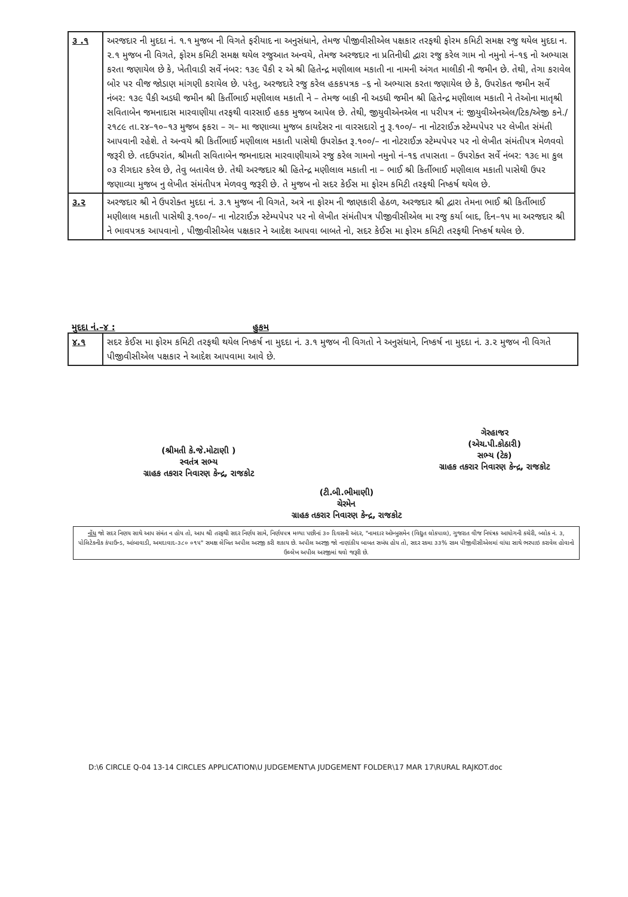| ૩ .૧ | અરજદાર ની મુદદા નં. ૧.૧ મુજબ ની વિગતે ફરીયાદ ના અનુસંધાને, તેમજ પીજીવીસીએલ પક્ષકાર તરફથી ફોરમ કમિટી સમક્ષ રજુ થયેલ મુદદા ન. ૨.૧ મુજબ ની વિગતે, ફોરમ કમિટી સમક્ષ થયેલ રજુઆત અન્વયે, તેમજ અરજદાર ના પ્રતિનીધી દ્વારા રજુ કરેલ ગામ નો નમુનો નં–૧૬ નો અભ્યાસ કરતા જણાયેલ છે કે, ખેતીવાડી સર્વે નંબર: ૧૩૯ પૈકી ૨ એ શ્રી હિતેન્દ્ર મણીલાલ મકાતી ના નામની અંગત માલીકી ની જમીન છે. તેથી, તેગા કરાવેલ બોર પર વીજ જોડાણ માંગણી કરાયેલ છે. પરંતુ, અરજદારે રજુ કરેલ હકકપત્રક –૬ નો અભ્યાસ કરતા જણાયેલ છે કે, ઉપરોકત જમીન સર્વે નંબર: ૧૩૯ પૈકી અડધી જમીન શ્રી કિર્તીભાઈ મણીલાલ મકાતી ને – તેમજ બાકી ની અડધી જમીન શ્રી હિતેન્દ્ર મણીલાલ મકાતી ને તેઓના માતૃશ્રી સવિતાબેન જમનાદાસ મારવાણીયા તરફથી વારસાઈ હકક મુજબ આપેલ છે. તેથી, જીયુવીએનએલ ના પરીપત્ર નં: જીયુવીએનએલ/ટિક/એજી કને./૨૧૮૯ તા.૨૪–૧૦–૧૩ મુજબ ફકરા – ગ– મા જણાવ્યા મુજબ કાયદેસર ના વારસદારો નુ રૂ.૧૦૦/– ના નોટરાઈઝ સ્ટેમ્પપેપર પર લેખીત સંમંતી આપવાની રહેશે. તે અન્વયે શ્રી કિર્તીભાઈ મણીલાલ મકાતી પાસેથી ઉપરોક્ત રૂ.૧૦૦/– ના નોટરાઈઝ સ્ટેમ્પપેપર પર નો લેખીત સંમંતીપત્ર મેળવવો જરૂરી છે. તદઉપરાંત, શ્રીમતી સવિતાબેન જમનાદાસ મારવાણીયાએ રજુ કરેલ ગામનો નમુનો નં–૧૬ તપાસતા – ઉપરોક્ત સર્વે નંબર: ૧૩૯ મા કુલ ૦૩ રીગદાર કરેલ છે, તેવુ બતાવેલ છે. તેથી અરજદાર શ્રી હિતેન્દ્ર મણીલાલ મકાતી ના – ભાઈ શ્રી કિર્તીભાઈ મણીલાલ મકાતી પાસેથી ઉપર જણાવ્યા મુજબ નુ લેખીત સંમંતીપત્ર મેળવવુ જરૂરી છે. તે મુજબ નો સદર કેઈસ મા ફોરમ કમિટી તરફથી નિષ્કર્ષ થયેલ છે. |
| ૩.૨ | અરજદાર શ્રી ને ઉપરોક્ત મુદદા નં. ૩.૧ મુજબ ની વિગતે, અત્રે ના ફોરમ ની જાણકારી હેઠળ, અરજદાર શ્રી દ્વારા તેમના ભાઈ શ્રી કિર્તીભાઈ મણીલાલ મકાતી પાસેથી રૂ.૧૦૦/– ના નોટરાઈઝ સ્ટેમ્પપેપર પર નો લેખીત સંમંતીપત્ર પીજીવીસીએલ મા રજુ કર્યા બાદ, દિન–૧૫ મા અરજદાર શ્રી ને ભાવપત્રક આપવાનો , પીજીવીસીએલ પક્ષકાર ને આદેશ આપવા બાબતે નો, સદર કેઈસ મા ફોરમ કમિટી તરફથી નિષ્કર્ષ થયેલ છે. |
મુદદા નં.–૪ : હુકમ
| ૪.૧ | સદર કેઈસ મા ફોરમ કમિટી તરફથી થયેલ નિષ્કર્ષ ના મુદદા નં. ૩.૧ મુજબ ની વિગતો ને અનુસંધાને, નિષ્કર્ષ ના મુદદા નં. ૩.૨ મુજબ ની વિગતે પીજીવીસીએલ પક્ષકાર ને આદેશ આપવામા આવે છે. |
(શ્રીમતી કે.જે.મોટાણી )
સ્વતંત્ર સભ્ય
ગ્રાહક તકરાર નિવારણ કેન્દ્ર, રાજકોટ
(ટી.બી.ભીમાણી)
ચેરમેન
ગ્રાહક તકરાર નિવારણ કેન્દ્ર, રાજકોટ
ગેરહાજર
(એચ.પી.કોઠારી)
સભ્ય (ટેક)
ગ્રાહક તકરાર નિવારણ કેન્દ્ર, રાજકોટ
નોંધ જો સદર નિણય સાથે આપ સંમંત ન હોય તો, આપ શ્રી તરફથી સદર નિર્ણય સામે, નિર્ણયપત્ર મળ્યા પછીનાં ૩૦ દિવસની અંદર, "નામદાર ઓમ્બુસમેન (વિદ્યુત લોકપાલ), ગુજરાત વીજ નિયંત્રક આયોગની કચેરી, બ્લોક નં. ૩, પોલિટેકનીક કંપાઉન્ડ, આંબાવાડી, અમદાવાદ-૩૮૦ ૦૧૫" સમક્ષ લેખિત અપીલ અરજી કરી શકાય છે. અપીલ અરજી જો નાણાંકીય બાબત સબંધ હોય તો, સદર રકમા ૩૩% રકમ પીજીવીસીએલમાં વાંધા સાથે ભરપાઇ કરાવેલ હોવાનો ઉલ્લેખ અપીલ અરજીમાં થવો જરૂરી છે.
D:\6 CIRCLE Q-04 13-14 CIRCLES APPLICATION\U JUDGEMENT\A JUDGEMENT FOLDER\17 MAR 17\RURAL RAJKOT.doc